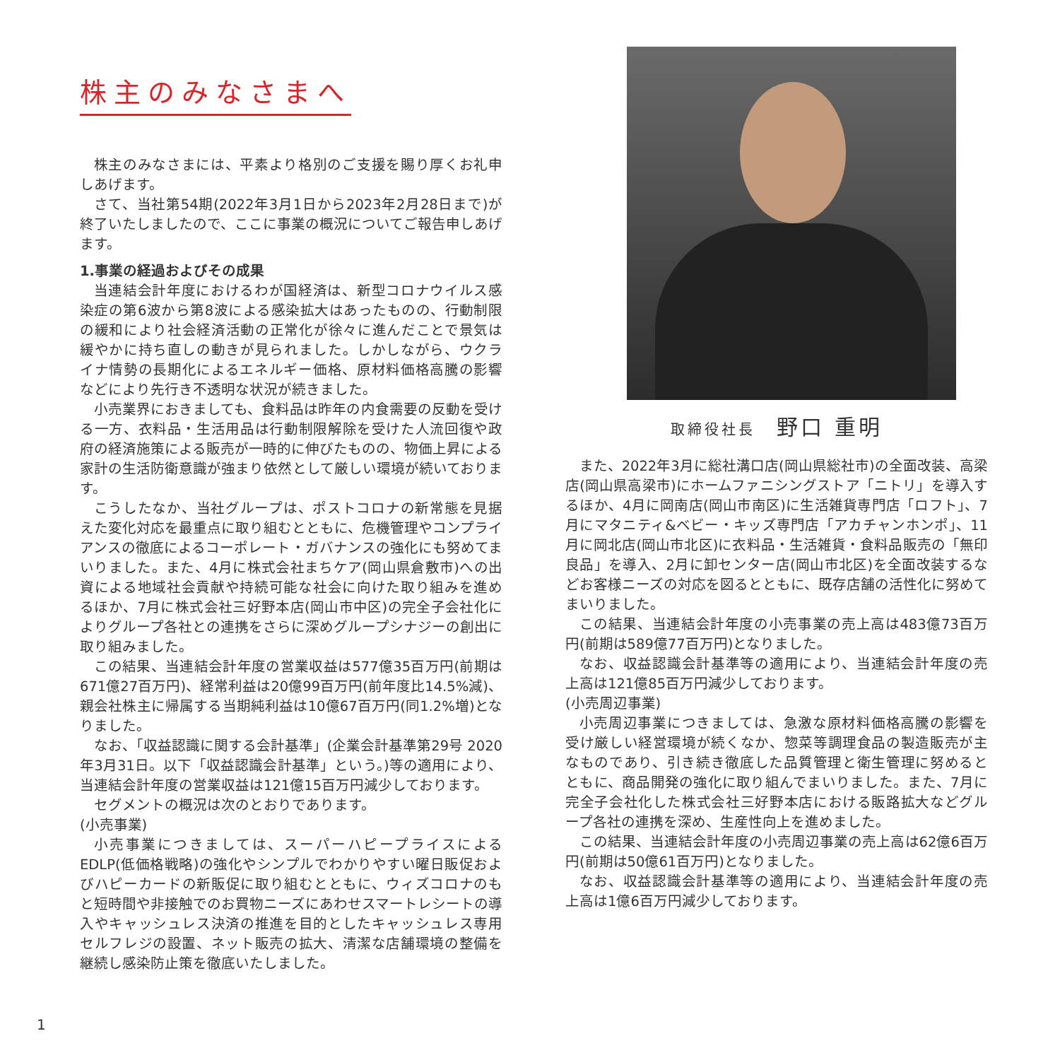株主のみなさまへ
株主のみなさまには、平素より格別のご支援を賜り厚くお礼申しあげます。
さて、当社第54期(2022年3月1日から2023年2月28日まで)が終了いたしましたので、ここに事業の概況についてご報告申しあげます。
1.事業の経過およびその成果
当連結会計年度におけるわが国経済は、新型コロナウイルス感染症の第6波から第8波による感染拡大はあったものの、行動制限の緩和により社会経済活動の正常化が徐々に進んだことで景気は緩やかに持ち直しの動きが見られました。しかしながら、ウクライナ情勢の長期化によるエネルギー価格、原材料価格高騰の影響などにより先行き不透明な状況が続きました。
小売業界におきましても、食料品は昨年の内食需要の反動を受ける一方、衣料品・生活用品は行動制限解除を受けた人流回復や政府の経済施策による販売が一時的に伸びたものの、物価上昇による家計の生活防衛意識が強まり依然として厳しい環境が続いております。
こうしたなか、当社グループは、ポストコロナの新常態を見据えた変化対応を最重点に取り組むとともに、危機管理やコンプライアンスの徹底によるコーポレート・ガバナンスの強化にも努めてまいりました。また、4月に株式会社まちケア(岡山県倉敷市)への出資による地域社会貢献や持続可能な社会に向けた取り組みを進めるほか、7月に株式会社三好野本店(岡山市中区)の完全子会社化によりグループ各社との連携をさらに深めグループシナジーの創出に取り組みました。
この結果、当連結会計年度の営業収益は577億35百万円(前期は671億27百万円)、経常利益は20億99百万円(前年度比14.5%減)、親会社株主に帰属する当期純利益は10億67百万円(同1.2%増)となりました。
なお、「収益認識に関する会計基準」(企業会計基準第29号 2020年3月31日。以下「収益認識会計基準」という。)等の適用により、当連結会計年度の営業収益は121億15百万円減少しております。
セグメントの概況は次のとおりであります。
(小売事業)
小売事業につきましては、スーパーハピープライスによるEDLP(低価格戦略)の強化やシンプルでわかりやすい曜日販促およびハピーカードの新販促に取り組むとともに、ウィズコロナのもと短時間や非接触でのお買物ニーズにあわせスマートレシートの導入やキャッシュレス決済の推進を目的としたキャッシュレス専用セルフレジの設置、ネット販売の拡大、清潔な店舗環境の整備を継続し感染防止策を徹底いたしました。
取締役社長 野口 重明
また、2022年3月に総社溝口店(岡山県総社市)の全面改装、高梁店(岡山県高梁市)にホームファニシングストア「ニトリ」を導入するほか、4月に岡南店(岡山市南区)に生活雑貨専門店「ロフト」、7月にマタニティ&ベビー・キッズ専門店「アカチャンホンポ」、11月に岡北店(岡山市北区)に衣料品・生活雑貨・食料品販売の「無印良品」を導入、2月に卸センター店(岡山市北区)を全面改装するなどお客様ニーズの対応を図るとともに、既存店舗の活性化に努めてまいりました。
この結果、当連結会計年度の小売事業の売上高は483億73百万円(前期は589億77百万円)となりました。
なお、収益認識会計基準等の適用により、当連結会計年度の売上高は121億85百万円減少しております。
(小売周辺事業)
小売周辺事業につきましては、急激な原材料価格高騰の影響を受け厳しい経営環境が続くなか、惣菜等調理食品の製造販売が主なものであり、引き続き徹底した品質管理と衛生管理に努めるとともに、商品開発の強化に取り組んでまいりました。また、7月に完全子会社化した株式会社三好野本店における販路拡大などグループ各社の連携を深め、生産性向上を進めました。
この結果、当連結会計年度の小売周辺事業の売上高は62億6百万円(前期は50億61百万円)となりました。
なお、収益認識会計基準等の適用により、当連結会計年度の売上高は1億6百万円減少しております。
1